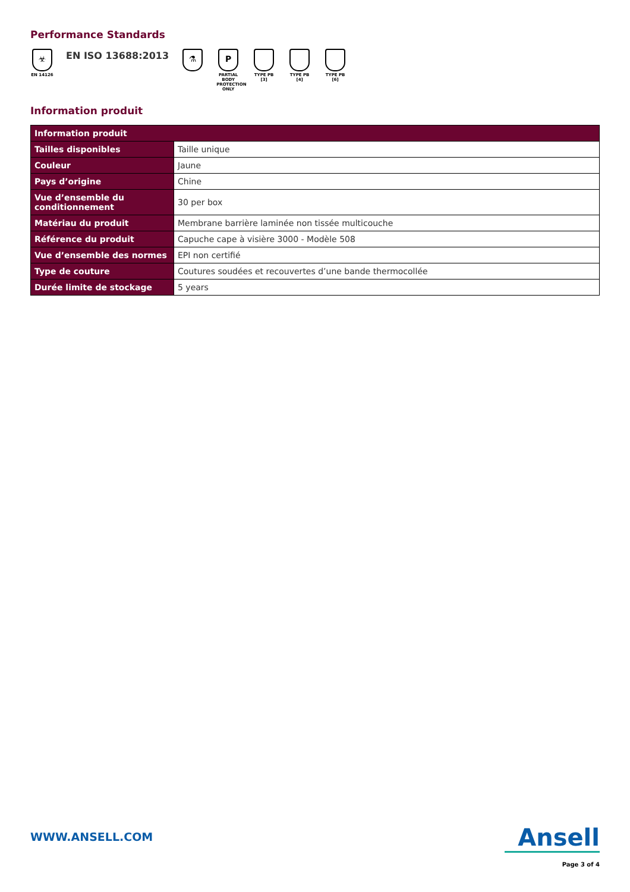Performance Standards
☣
EN 14126
EN ISO 13688:2013
⚗ P
PARTIAL BODY PROTECTION ONLY
TYPE PB [3]
TYPE PB [4]
TYPE PB [6]
Information produit
| Information produit | |
| --- | --- |
| Tailles disponibles | Taille unique |
| Couleur | Jaune |
| Pays d’origine | Chine |
| Vue d’ensemble du conditionnement | 30 per box |
| Matériau du produit | Membrane barrière laminée non tissée multicouche |
| Référence du produit | Capuche cape à visière 3000 - Modèle 508 |
| Vue d’ensemble des normes | EPI non certifié |
| Type de couture | Coutures soudées et recouvertes d’une bande thermocollée |
| Durée limite de stockage | 5 years |
WWW.ANSELL.COM Ansell
Page 3 of 4